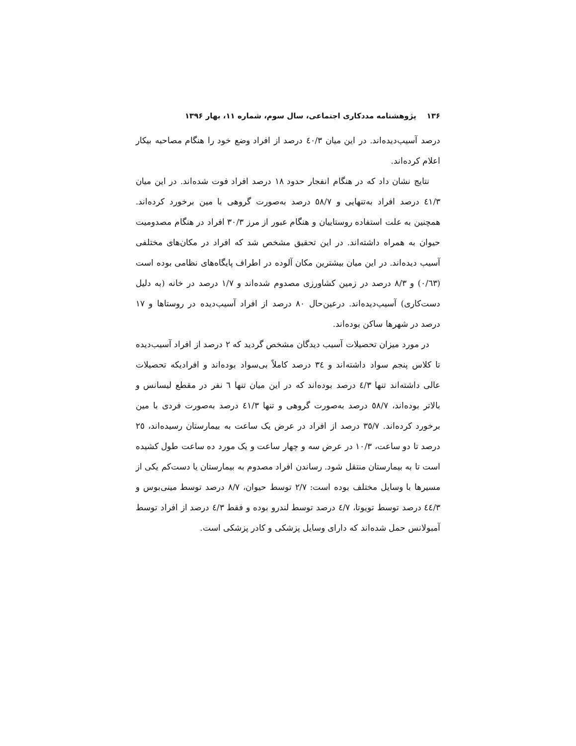۱۳۶ پژوهشنامه مددکاری اجتماعی، سال سوم، شماره ۱۱، بهار ۱۳۹۶
درصد آسیب‌دیده‌اند. در این میان ٤٠/٣ درصد از افراد وضع خود را هنگام مصاحبه بیکار اعلام کرده‌اند.
نتایج نشان داد که در هنگام انفجار حدود ١٨ درصد افراد فوت شده‌اند. در این میان ٤١/٣ درصد افراد به‌تنهایی و ٥٨/٧ درصد به‌صورت گروهی با مین برخورد کرده‌اند. همچنین به علت استفاده روستاییان و هنگام عبور از مرز ٣٠/٣ افراد در هنگام مصدومیت حیوان به همراه داشته‌اند. در این تحقیق مشخص شد که افراد در مکان‌های مختلفی آسیب دیده‌اند. در این میان بیشترین مکان آلوده در اطراف پایگاه‌های نظامی بوده است (٠/٦٣) و ٨/٣ درصد در زمین کشاورزی مصدوم شده‌اند و ١/٧ درصد در خانه (به دلیل دست‌کاری) آسیب‌دیده‌اند. درعین‌حال ٨٠ درصد از افراد آسیب‌دیده در روستاها و ١٧ درصد در شهرها ساکن بوده‌اند.
در مورد میزان تحصیلات آسیب دیدگان مشخص گردید که ٢ درصد از افراد آسیب‌دیده تا کلاس پنجم سواد داشته‌اند و ٣٤ درصد کاملاً بی‌سواد بوده‌اند و افرادیکه تحصیلات عالی داشته‌اند تنها ٤/٣ درصد بوده‌اند که در این میان تنها ٦ نفر در مقطع لیسانس و بالاتر بوده‌اند، ٥٨/٧ درصد به‌صورت گروهی و تنها ٤١/٣ درصد به‌صورت فردی با مین برخورد کرده‌اند. ٣٥/٧ درصد از افراد در عرض یک ساعت به بیمارستان رسیده‌اند، ٢٥ درصد تا دو ساعت، ١٠/٣ در عرض سه و چهار ساعت و یک مورد ده ساعت طول کشیده است تا به بیمارستان منتقل شود. رساندن افراد مصدوم به بیمارستان یا دست‌کم یکی از مسیرها با وسایل مختلف بوده است: ٢/٧ توسط حیوان، ٨/٧ درصد توسط مینی‌بوس و ٤٤/٣ درصد توسط تویوتا، ٤/٧ درصد توسط لندرو بوده و فقط ٤/٣ درصد از افراد توسط آمبولانس حمل شده‌اند که دارای وسایل پزشکی و کادر پزشکی است.